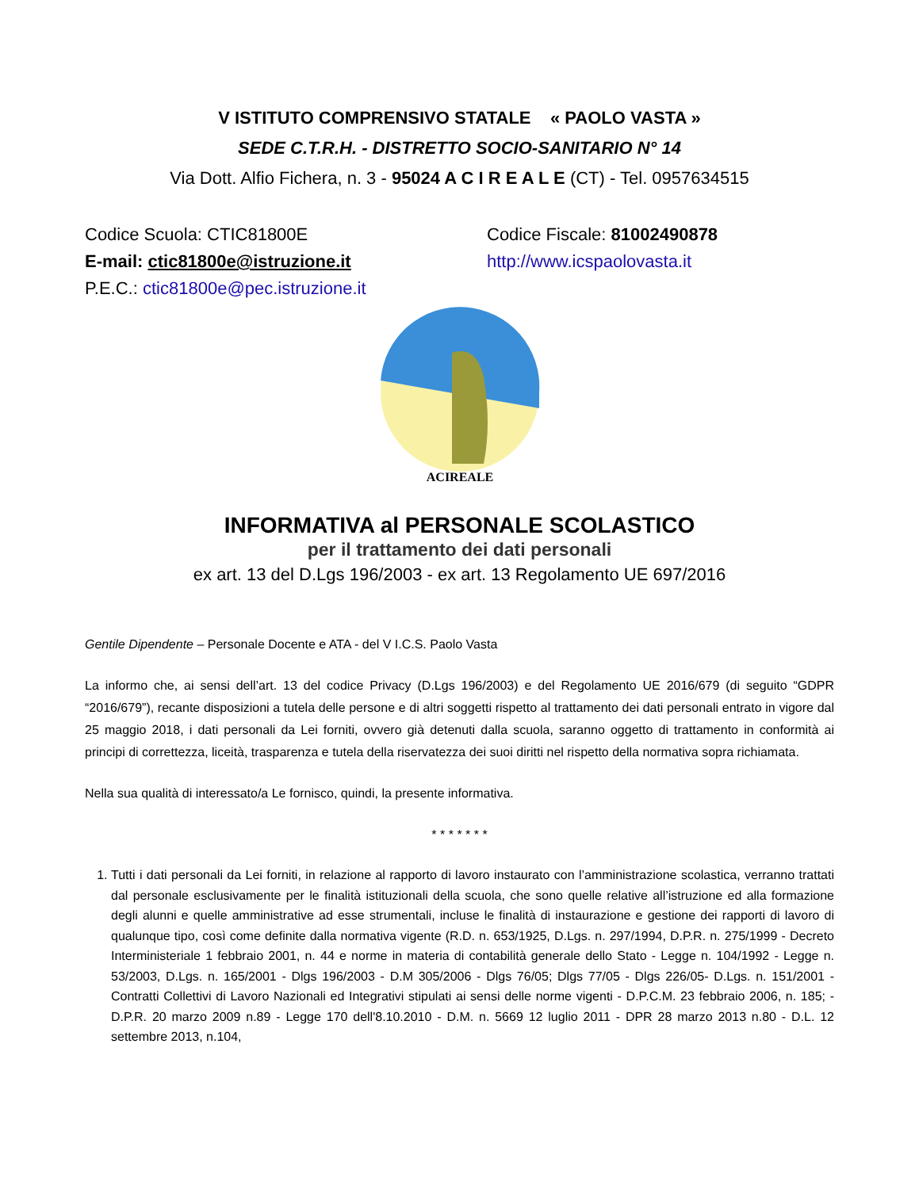V ISTITUTO COMPRENSIVO STATALE « PAOLO VASTA »
SEDE C.T.R.H. - DISTRETTO SOCIO-SANITARIO N° 14
Via Dott. Alfio Fichera, n. 3 - 95024 A C I R E A L E (CT) - Tel. 0957634515
Codice Scuola: CTIC81800E
E-mail: ctic81800e@istruzione.it
P.E.C.: ctic81800e@pec.istruzione.it
Codice Fiscale: 81002490878
http://www.icspaolovasta.it
ACIREALE
INFORMATIVA al PERSONALE SCOLASTICO
per il trattamento dei dati personali
ex art. 13 del D.Lgs 196/2003 - ex art. 13 Regolamento UE 697/2016
Gentile Dipendente – Personale Docente e ATA - del V I.C.S. Paolo Vasta
La informo che, ai sensi dell’art. 13 del codice Privacy (D.Lgs 196/2003) e del Regolamento UE 2016/679 (di seguito “GDPR “2016/679”), recante disposizioni a tutela delle persone e di altri soggetti rispetto al trattamento dei dati personali entrato in vigore dal 25 maggio 2018, i dati personali da Lei forniti, ovvero già detenuti dalla scuola, saranno oggetto di trattamento in conformità ai principi di correttezza, liceità, trasparenza e tutela della riservatezza dei suoi diritti nel rispetto della normativa sopra richiamata.
Nella sua qualità di interessato/a Le fornisco, quindi, la presente informativa.
* * * * * * *
1. Tutti i dati personali da Lei forniti, in relazione al rapporto di lavoro instaurato con l’amministrazione scolastica, verranno trattati dal personale esclusivamente per le finalità istituzionali della scuola, che sono quelle relative all’istruzione ed alla formazione degli alunni e quelle amministrative ad esse strumentali, incluse le finalità di instaurazione e gestione dei rapporti di lavoro di qualunque tipo, così come definite dalla normativa vigente (R.D. n. 653/1925, D.Lgs. n. 297/1994, D.P.R. n. 275/1999 - Decreto Interministeriale 1 febbraio 2001, n. 44 e norme in materia di contabilità generale dello Stato - Legge n. 104/1992 - Legge n. 53/2003, D.Lgs. n. 165/2001 - Dlgs 196/2003 - D.M 305/2006 - Dlgs 76/05; Dlgs 77/05 - Dlgs 226/05- D.Lgs. n. 151/2001 - Contratti Collettivi di Lavoro Nazionali ed Integrativi stipulati ai sensi delle norme vigenti - D.P.C.M. 23 febbraio 2006, n. 185; - D.P.R. 20 marzo 2009 n.89 - Legge 170 dell'8.10.2010 - D.M. n. 5669 12 luglio 2011 - DPR 28 marzo 2013 n.80 - D.L. 12 settembre 2013, n.104,